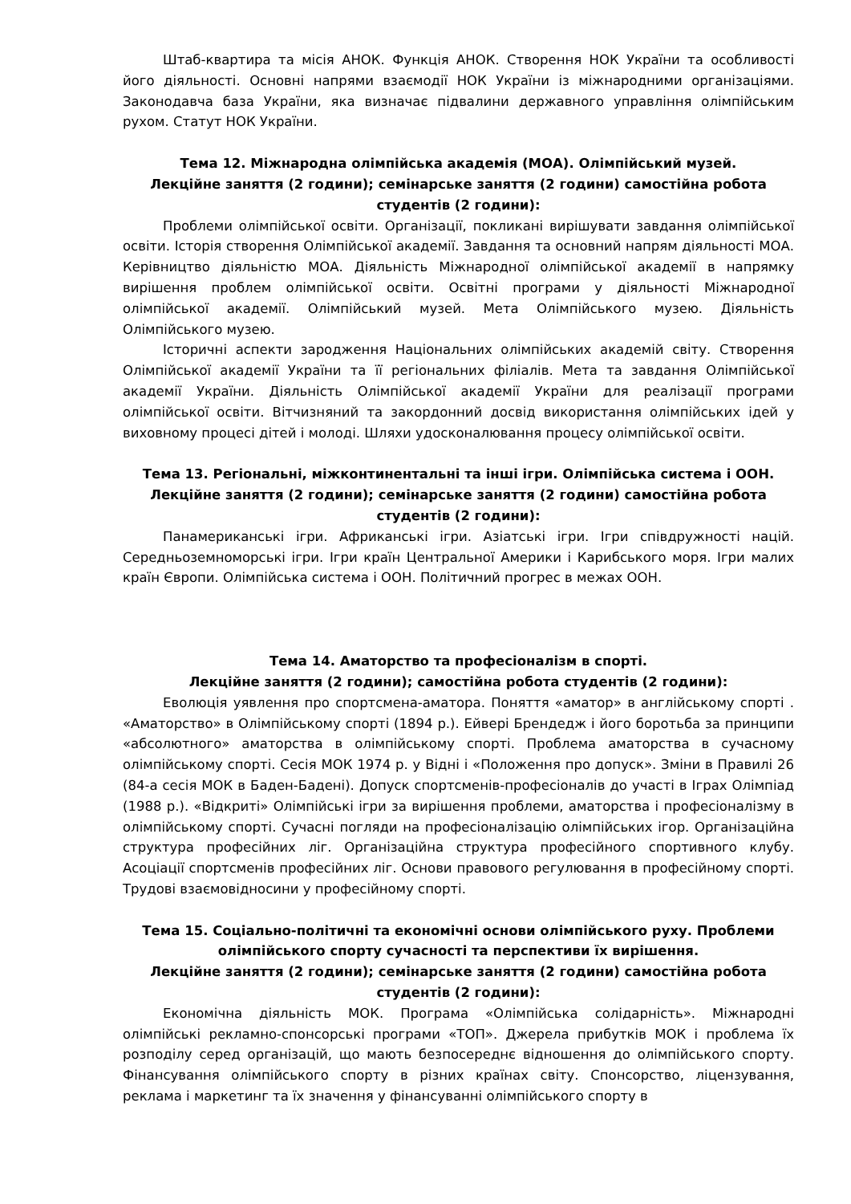Штаб-квартира та місія АНОК. Функція АНОК. Створення НОК України та особливості його діяльності. Основні напрями взаємодії НОК України із міжнародними організаціями. Законодавча база України, яка визначає підвалини державного управління олімпійським рухом. Статут НОК України.
Тема 12. Міжнародна олімпійська академія (МОА). Олімпійський музей.
Лекційне заняття (2 години); семінарське заняття (2 години) самостійна робота студентів (2 години):
Проблеми олімпійської освіти. Організації, покликані вирішувати завдання олімпійської освіти. Історія створення Олімпійської академії. Завдання та основний напрям діяльності МОА. Керівництво діяльністю МОА. Діяльність Міжнародної олімпійської академії в напрямку вирішення проблем олімпійської освіти. Освітні програми у діяльності Міжнародної олімпійської академії. Олімпійський музей. Мета Олімпійського музею. Діяльність Олімпійського музею.
Історичні аспекти зародження Національних олімпійських академій світу. Створення Олімпійської академії України та її регіональних філіалів. Мета та завдання Олімпійської академії України. Діяльність Олімпійської академії України для реалізації програми олімпійської освіти. Вітчизняний та закордонний досвід використання олімпійських ідей у виховному процесі дітей і молоді. Шляхи удосконалювання процесу олімпійської освіти.
Тема 13. Регіональні, міжконтинентальні та інші ігри. Олімпійська система і ООН.
Лекційне заняття (2 години); семінарське заняття (2 години) самостійна робота студентів (2 години):
Панамериканські ігри. Африканські ігри. Азіатські ігри. Ігри співдружності націй. Середньоземноморські ігри. Ігри країн Центральної Америки і Карибського моря. Ігри малих країн Європи. Олімпійська система і ООН. Політичний прогрес в межах ООН.
Тема 14. Аматорство та професіоналізм в спорті.
Лекційне заняття (2 години); самостійна робота студентів (2 години):
Еволюція уявлення про спортсмена-аматора. Поняття «аматор» в англійському спорті . «Аматорство» в Олімпійському спорті (1894 р.). Ейвері Брендедж і його боротьба за принципи «абсолютного» аматорства в олімпійському спорті. Проблема аматорства в сучасному олімпійському спорті. Сесія МОК 1974 р. у Відні і «Положення про допуск». Зміни в Правилі 26 (84-а сесія МОК в Баден-Бадені). Допуск спортсменів-професіоналів до участі в Іграх Олімпіад (1988 р.). «Відкриті» Олімпійські ігри за вирішення проблеми, аматорства і професіоналізму в олімпійському спорті. Сучасні погляди на професіоналізацію олімпійських ігор. Організаційна структура професійних ліг. Організаційна структура професійного спортивного клубу. Асоціації спортсменів професійних ліг. Основи правового регулювання в професійному спорті. Трудові взаємовідносини у професійному спорті.
Тема 15. Соціально-політичні та економічні основи олімпійського руху. Проблеми олімпійського спорту сучасності та перспективи їх вирішення.
Лекційне заняття (2 години); семінарське заняття (2 години) самостійна робота студентів (2 години):
Економічна діяльність МОК. Програма «Олімпійська солідарність». Міжнародні олімпійські рекламно-спонсорські програми «ТОП». Джерела прибутків МОК і проблема їх розподілу серед організацій, що мають безпосереднє відношення до олімпійського спорту. Фінансування олімпійського спорту в різних країнах світу. Спонсорство, ліцензування, реклама і маркетинг та їх значення у фінансуванні олімпійського спорту в